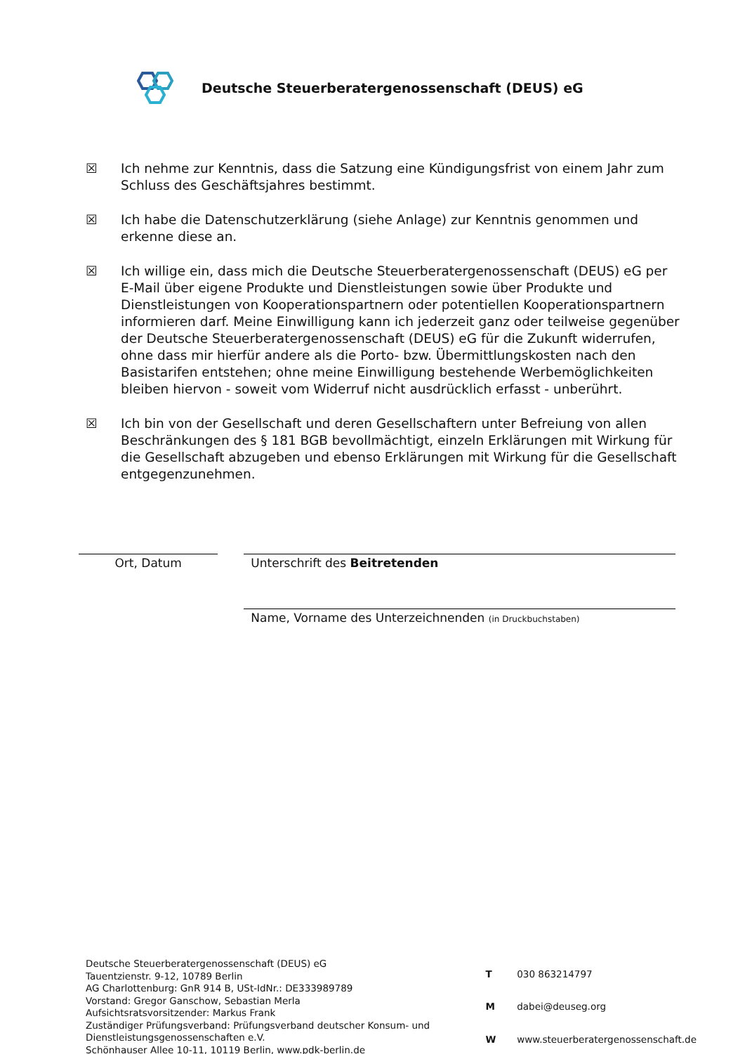Deutsche Steuerberatergenossenschaft (DEUS) eG
☒ Ich nehme zur Kenntnis, dass die Satzung eine Kündigungsfrist von einem Jahr zum Schluss des Geschäftsjahres bestimmt.
☒ Ich habe die Datenschutzerklärung (siehe Anlage) zur Kenntnis genommen und erkenne diese an.
☒ Ich willige ein, dass mich die Deutsche Steuerberatergenossenschaft (DEUS) eG per E-Mail über eigene Produkte und Dienstleistungen sowie über Produkte und Dienstleistungen von Kooperationspartnern oder potentiellen Kooperationspartnern informieren darf. Meine Einwilligung kann ich jederzeit ganz oder teilweise gegenüber der Deutsche Steuerberatergenossenschaft (DEUS) eG für die Zukunft widerrufen, ohne dass mir hierfür andere als die Porto- bzw. Übermittlungskosten nach den Basistarifen entstehen; ohne meine Einwilligung bestehende Werbemöglichkeiten bleiben hiervon - soweit vom Widerruf nicht ausdrücklich erfasst - unberührt.
☒ Ich bin von der Gesellschaft und deren Gesellschaftern unter Befreiung von allen Beschränkungen des § 181 BGB bevollmächtigt, einzeln Erklärungen mit Wirkung für die Gesellschaft abzugeben und ebenso Erklärungen mit Wirkung für die Gesellschaft entgegenzunehmen.
Ort, Datum Unterschrift des Beitretenden
Name, Vorname des Unterzeichnenden (in Druckbuchstaben)
Deutsche Steuerberatergenossenschaft (DEUS) eG
Tauentzienstr. 9-12, 10789 Berlin
AG Charlottenburg: GnR 914 B, USt-IdNr.: DE333989789
Vorstand: Gregor Ganschow, Sebastian Merla
Aufsichtsratsvorsitzender: Markus Frank
Zuständiger Prüfungsverband: Prüfungsverband deutscher Konsum- und Dienstleistungsgenossenschaften e.V.
Schönhauser Allee 10-11, 10119 Berlin, www.pdk-berlin.de
| T | 030 863214797 |
| M | dabei@deuseg.org |
| W | www.steuerberatergenossenschaft.de |